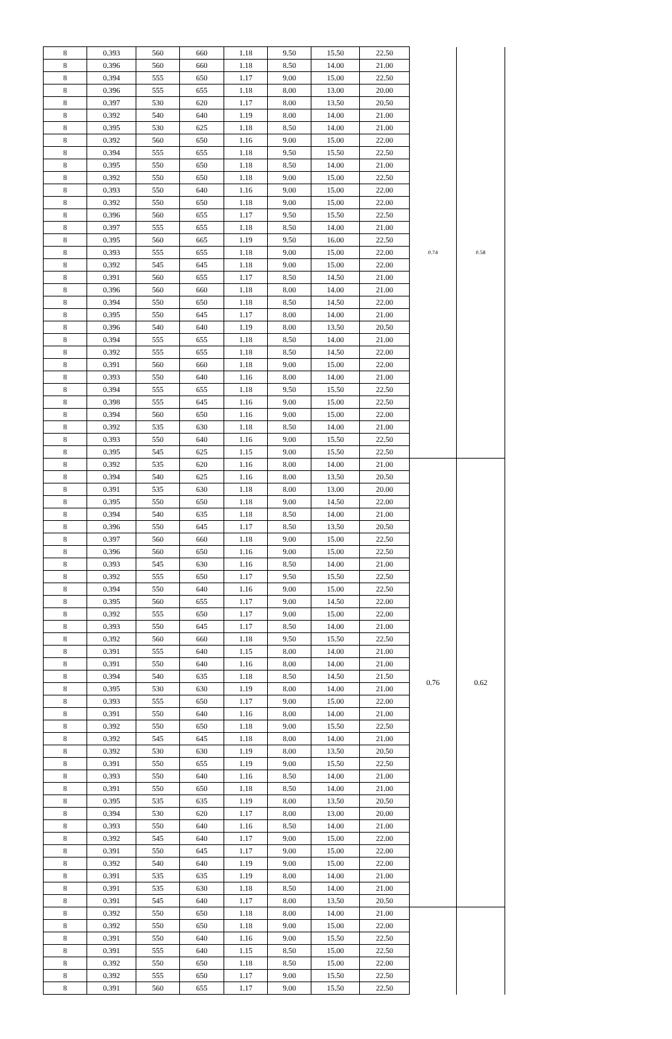| 8 | 0.393 | 560 | 660 | 1.18 | 9.50 | 15.50 | 22.50 | 0.74 | 0.58 |
| 8 | 0.396 | 560 | 660 | 1.18 | 8.50 | 14.00 | 21.00 | | |
| 8 | 0.394 | 555 | 650 | 1.17 | 9.00 | 15.00 | 22.50 | | |
| 8 | 0.396 | 555 | 655 | 1.18 | 8.00 | 13.00 | 20.00 | | |
| 8 | 0.397 | 530 | 620 | 1.17 | 8.00 | 13.50 | 20.50 | | |
| 8 | 0.392 | 540 | 640 | 1.19 | 8.00 | 14.00 | 21.00 | | |
| 8 | 0.395 | 530 | 625 | 1.18 | 8.50 | 14.00 | 21.00 | | |
| 8 | 0.392 | 560 | 650 | 1.16 | 9.00 | 15.00 | 22.00 | | |
| 8 | 0.394 | 555 | 655 | 1.18 | 9.50 | 15.50 | 22.50 | | |
| 8 | 0.395 | 550 | 650 | 1.18 | 8.50 | 14.00 | 21.00 | | |
| 8 | 0.392 | 550 | 650 | 1.18 | 9.00 | 15.00 | 22.50 | | |
| 8 | 0.393 | 550 | 640 | 1.16 | 9.00 | 15.00 | 22.00 | | |
| 8 | 0.392 | 550 | 650 | 1.18 | 9.00 | 15.00 | 22.00 | | |
| 8 | 0.396 | 560 | 655 | 1.17 | 9.50 | 15.50 | 22.50 | | |
| 8 | 0.397 | 555 | 655 | 1.18 | 8.50 | 14.00 | 21.00 | | |
| 8 | 0.395 | 560 | 665 | 1.19 | 9.50 | 16.00 | 22.50 | | |
| 8 | 0.393 | 555 | 655 | 1.18 | 9.00 | 15.00 | 22.00 | | |
| 8 | 0.392 | 545 | 645 | 1.18 | 9.00 | 15.00 | 22.00 | | |
| 8 | 0.391 | 560 | 655 | 1.17 | 8.50 | 14.50 | 21.00 | | |
| 8 | 0.396 | 560 | 660 | 1.18 | 8.00 | 14.00 | 21.00 | | |
| 8 | 0.394 | 550 | 650 | 1.18 | 8.50 | 14.50 | 22.00 | | |
| 8 | 0.395 | 550 | 645 | 1.17 | 8.00 | 14.00 | 21.00 | | |
| 8 | 0.396 | 540 | 640 | 1.19 | 8.00 | 13.50 | 20.50 | | |
| 8 | 0.394 | 555 | 655 | 1.18 | 8.50 | 14.00 | 21.00 | | |
| 8 | 0.392 | 555 | 655 | 1.18 | 8.50 | 14.50 | 22.00 | | |
| 8 | 0.391 | 560 | 660 | 1.18 | 9.00 | 15.00 | 22.00 | | |
| 8 | 0.393 | 550 | 640 | 1.16 | 8.00 | 14.00 | 21.00 | | |
| 8 | 0.394 | 555 | 655 | 1.18 | 9.50 | 15.50 | 22.50 | | |
| 8 | 0.398 | 555 | 645 | 1.16 | 9.00 | 15.00 | 22.50 | | |
| 8 | 0.394 | 560 | 650 | 1.16 | 9.00 | 15.00 | 22.00 | | |
| 8 | 0.392 | 535 | 630 | 1.18 | 8.50 | 14.00 | 21.00 | | |
| 8 | 0.393 | 550 | 640 | 1.16 | 9.00 | 15.50 | 22.50 | | |
| 8 | 0.395 | 545 | 625 | 1.15 | 9.00 | 15.50 | 22.50 | | |
| 8 | 0.392 | 535 | 620 | 1.16 | 8.00 | 14.00 | 21.00 | 0.76 | 0.62 |
| 8 | 0.394 | 540 | 625 | 1.16 | 8.00 | 13.50 | 20.50 | | |
| 8 | 0.391 | 535 | 630 | 1.18 | 8.00 | 13.00 | 20.00 | | |
| 8 | 0.395 | 550 | 650 | 1.18 | 9.00 | 14.50 | 22.00 | | |
| 8 | 0.394 | 540 | 635 | 1.18 | 8.50 | 14.00 | 21.00 | | |
| 8 | 0.396 | 550 | 645 | 1.17 | 8.50 | 13.50 | 20.50 | | |
| 8 | 0.397 | 560 | 660 | 1.18 | 9.00 | 15.00 | 22.50 | | |
| 8 | 0.396 | 560 | 650 | 1.16 | 9.00 | 15.00 | 22.50 | | |
| 8 | 0.393 | 545 | 630 | 1.16 | 8.50 | 14.00 | 21.00 | | |
| 8 | 0.392 | 555 | 650 | 1.17 | 9.50 | 15.50 | 22.50 | | |
| 8 | 0.394 | 550 | 640 | 1.16 | 9.00 | 15.00 | 22.50 | | |
| 8 | 0.395 | 560 | 655 | 1.17 | 9.00 | 14.50 | 22.00 | | |
| 8 | 0.392 | 555 | 650 | 1.17 | 9.00 | 15.00 | 22.00 | | |
| 8 | 0.393 | 550 | 645 | 1.17 | 8.50 | 14.00 | 21.00 | | |
| 8 | 0.392 | 560 | 660 | 1.18 | 9.50 | 15.50 | 22.50 | | |
| 8 | 0.391 | 555 | 640 | 1.15 | 8.00 | 14.00 | 21.00 | | |
| 8 | 0.391 | 550 | 640 | 1.16 | 8.00 | 14.00 | 21.00 | | |
| 8 | 0.394 | 540 | 635 | 1.18 | 8.50 | 14.50 | 21.50 | | |
| 8 | 0.395 | 530 | 630 | 1.19 | 8.00 | 14.00 | 21.00 | | |
| 8 | 0.393 | 555 | 650 | 1.17 | 9.00 | 15.00 | 22.00 | | |
| 8 | 0.391 | 550 | 640 | 1.16 | 8.00 | 14.00 | 21.00 | | |
| 8 | 0.392 | 550 | 650 | 1.18 | 9.00 | 15.50 | 22.50 | | |
| 8 | 0.392 | 545 | 645 | 1.18 | 8.00 | 14.00 | 21.00 | | |
| 8 | 0.392 | 530 | 630 | 1.19 | 8.00 | 13.50 | 20.50 | | |
| 8 | 0.391 | 550 | 655 | 1.19 | 9.00 | 15.50 | 22.50 | | |
| 8 | 0.393 | 550 | 640 | 1.16 | 8.50 | 14.00 | 21.00 | | |
| 8 | 0.391 | 550 | 650 | 1.18 | 8.50 | 14.00 | 21.00 | | |
| 8 | 0.395 | 535 | 635 | 1.19 | 8.00 | 13.50 | 20.50 | | |
| 8 | 0.394 | 530 | 620 | 1.17 | 8.00 | 13.00 | 20.00 | | |
| 8 | 0.393 | 550 | 640 | 1.16 | 8.50 | 14.00 | 21.00 | | |
| 8 | 0.392 | 545 | 640 | 1.17 | 9.00 | 15.00 | 22.00 | | |
| 8 | 0.391 | 550 | 645 | 1.17 | 9.00 | 15.00 | 22.00 | | |
| 8 | 0.392 | 540 | 640 | 1.19 | 9.00 | 15.00 | 22.00 | | |
| 8 | 0.391 | 535 | 635 | 1.19 | 8.00 | 14.00 | 21.00 | | |
| 8 | 0.391 | 535 | 630 | 1.18 | 8.50 | 14.00 | 21.00 | | |
| 8 | 0.391 | 545 | 640 | 1.17 | 8.00 | 13.50 | 20.50 | | |
| 8 | 0.392 | 550 | 650 | 1.18 | 8.00 | 14.00 | 21.00 | | |
| 8 | 0.392 | 550 | 650 | 1.18 | 9.00 | 15.00 | 22.00 | | |
| 8 | 0.391 | 550 | 640 | 1.16 | 9.00 | 15.50 | 22.50 | | |
| 8 | 0.391 | 555 | 640 | 1.15 | 8.50 | 15.00 | 22.50 | | |
| 8 | 0.392 | 550 | 650 | 1.18 | 8.50 | 15.00 | 22.00 | | |
| 8 | 0.392 | 555 | 650 | 1.17 | 9.00 | 15.50 | 22.50 | | |
| 8 | 0.391 | 560 | 655 | 1.17 | 9.00 | 15.50 | 22.50 | | |